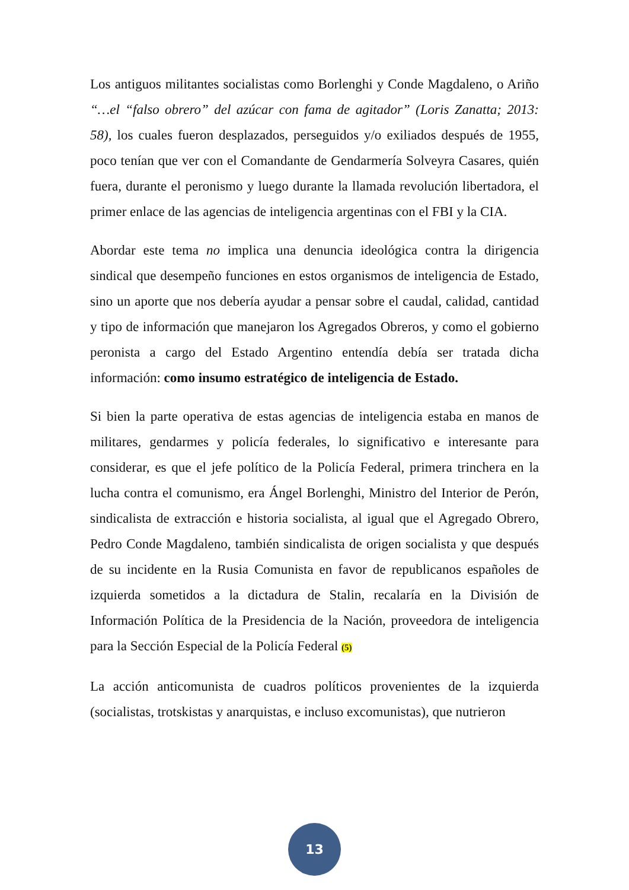Los antiguos militantes socialistas como Borlenghi y Conde Magdaleno, o Ariño “…el “falso obrero” del azúcar con fama de agitador” (Loris Zanatta; 2013: 58), los cuales fueron desplazados, perseguidos y/o exiliados después de 1955, poco tenían que ver con el Comandante de Gendarmería Solveyra Casares, quién fuera, durante el peronismo y luego durante la llamada revolución libertadora, el primer enlace de las agencias de inteligencia argentinas con el FBI y la CIA.
Abordar este tema no implica una denuncia ideológica contra la dirigencia sindical que desempeño funciones en estos organismos de inteligencia de Estado, sino un aporte que nos debería ayudar a pensar sobre el caudal, calidad, cantidad y tipo de información que manejaron los Agregados Obreros, y como el gobierno peronista a cargo del Estado Argentino entendía debía ser tratada dicha información: como insumo estratégico de inteligencia de Estado.
Si bien la parte operativa de estas agencias de inteligencia estaba en manos de militares, gendarmes y policía federales, lo significativo e interesante para considerar, es que el jefe político de la Policía Federal, primera trinchera en la lucha contra el comunismo, era Ángel Borlenghi, Ministro del Interior de Perón, sindicalista de extracción e historia socialista, al igual que el Agregado Obrero, Pedro Conde Magdaleno, también sindicalista de origen socialista y que después de su incidente en la Rusia Comunista en favor de republicanos españoles de izquierda sometidos a la dictadura de Stalin, recalaría en la División de Información Política de la Presidencia de la Nación, proveedora de inteligencia para la Sección Especial de la Policía Federal (5)
La acción anticomunista de cuadros políticos provenientes de la izquierda (socialistas, trotskistas y anarquistas, e incluso excomunistas), que nutrieron
13